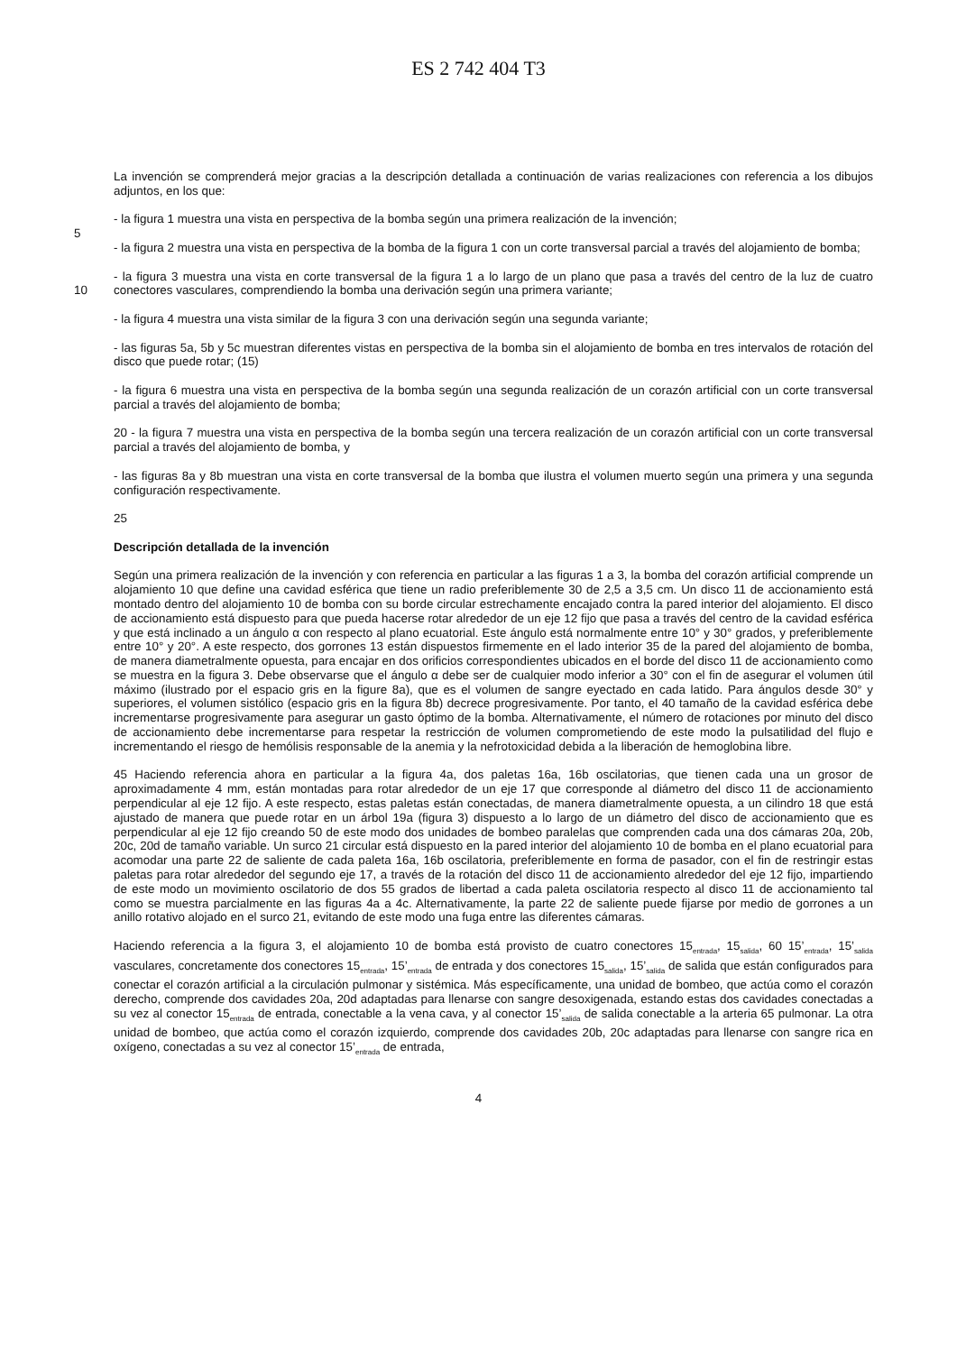ES 2 742 404 T3
La invención se comprenderá mejor gracias a la descripción detallada a continuación de varias realizaciones con referencia a los dibujos adjuntos, en los que:
- la figura 1 muestra una vista en perspectiva de la bomba según una primera realización de la invención;
5
- la figura 2 muestra una vista en perspectiva de la bomba de la figura 1 con un corte transversal parcial a través del alojamiento de bomba;
- la figura 3 muestra una vista en corte transversal de la figura 1 a lo largo de un plano que pasa a través del centro de la luz de cuatro conectores vasculares, comprendiendo la bomba una derivación según una primera variante; 10
- la figura 4 muestra una vista similar de la figura 3 con una derivación según una segunda variante;
- las figuras 5a, 5b y 5c muestran diferentes vistas en perspectiva de la bomba sin el alojamiento de bomba en tres intervalos de rotación del disco que puede rotar; (15)
- la figura 6 muestra una vista en perspectiva de la bomba según una segunda realización de un corazón artificial con un corte transversal parcial a través del alojamiento de bomba;
20 - la figura 7 muestra una vista en perspectiva de la bomba según una tercera realización de un corazón artificial con un corte transversal parcial a través del alojamiento de bomba, y
- las figuras 8a y 8b muestran una vista en corte transversal de la bomba que ilustra el volumen muerto según una primera y una segunda configuración respectivamente.
25
Descripción detallada de la invención
Según una primera realización de la invención y con referencia en particular a las figuras 1 a 3, la bomba del corazón artificial comprende un alojamiento 10 que define una cavidad esférica que tiene un radio preferiblemente 30 de 2,5 a 3,5 cm. Un disco 11 de accionamiento está montado dentro del alojamiento 10 de bomba con su borde circular estrechamente encajado contra la pared interior del alojamiento. El disco de accionamiento está dispuesto para que pueda hacerse rotar alrededor de un eje 12 fijo que pasa a través del centro de la cavidad esférica y que está inclinado a un ángulo α con respecto al plano ecuatorial. Este ángulo está normalmente entre 10° y 30° grados, y preferiblemente entre 10° y 20°. A este respecto, dos gorrones 13 están dispuestos firmemente en el lado interior 35 de la pared del alojamiento de bomba, de manera diametralmente opuesta, para encajar en dos orificios correspondientes ubicados en el borde del disco 11 de accionamiento como se muestra en la figura 3. Debe observarse que el ángulo α debe ser de cualquier modo inferior a 30° con el fin de asegurar el volumen útil máximo (ilustrado por el espacio gris en la figure 8a), que es el volumen de sangre eyectado en cada latido. Para ángulos desde 30° y superiores, el volumen sistólico (espacio gris en la figura 8b) decrece progresivamente. Por tanto, el 40 tamaño de la cavidad esférica debe incrementarse progresivamente para asegurar un gasto óptimo de la bomba. Alternativamente, el número de rotaciones por minuto del disco de accionamiento debe incrementarse para respetar la restricción de volumen comprometiendo de este modo la pulsatilidad del flujo e incrementando el riesgo de hemólisis responsable de la anemia y la nefrotoxicidad debida a la liberación de hemoglobina libre.
45 Haciendo referencia ahora en particular a la figura 4a, dos paletas 16a, 16b oscilatorias, que tienen cada una un grosor de aproximadamente 4 mm, están montadas para rotar alrededor de un eje 17 que corresponde al diámetro del disco 11 de accionamiento perpendicular al eje 12 fijo. A este respecto, estas paletas están conectadas, de manera diametralmente opuesta, a un cilindro 18 que está ajustado de manera que puede rotar en un árbol 19a (figura 3) dispuesto a lo largo de un diámetro del disco de accionamiento que es perpendicular al eje 12 fijo creando 50 de este modo dos unidades de bombeo paralelas que comprenden cada una dos cámaras 20a, 20b, 20c, 20d de tamaño variable. Un surco 21 circular está dispuesto en la pared interior del alojamiento 10 de bomba en el plano ecuatorial para acomodar una parte 22 de saliente de cada paleta 16a, 16b oscilatoria, preferiblemente en forma de pasador, con el fin de restringir estas paletas para rotar alrededor del segundo eje 17, a través de la rotación del disco 11 de accionamiento alrededor del eje 12 fijo, impartiendo de este modo un movimiento oscilatorio de dos 55 grados de libertad a cada paleta oscilatoria respecto al disco 11 de accionamiento tal como se muestra parcialmente en las figuras 4a a 4c. Alternativamente, la parte 22 de saliente puede fijarse por medio de gorrones a un anillo rotativo alojado en el surco 21, evitando de este modo una fuga entre las diferentes cámaras.
Haciendo referencia a la figura 3, el alojamiento 10 de bomba está provisto de cuatro conectores 15<sub>entrada</sub>, 15<sub>salida</sub>, 60 15’<sub>entrada</sub>, 15’<sub>salida</sub> vasculares, concretamente dos conectores 15<sub>entrada</sub>, 15’<sub>entrada</sub> de entrada y dos conectores 15<sub>salida</sub>, 15’<sub>salida</sub> de salida que están configurados para conectar el corazón artificial a la circulación pulmonar y sistémica. Más específicamente, una unidad de bombeo, que actúa como el corazón derecho, comprende dos cavidades 20a, 20d adaptadas para llenarse con sangre desoxigenada, estando estas dos cavidades conectadas a su vez al conector 15<sub>entrada</sub> de entrada, conectable a la vena cava, y al conector 15’<sub>salida</sub> de salida conectable a la arteria 65 pulmonar. La otra unidad de bombeo, que actúa como el corazón izquierdo, comprende dos cavidades 20b, 20c adaptadas para llenarse con sangre rica en oxígeno, conectadas a su vez al conector 15’<sub>entrada</sub> de entrada,
4